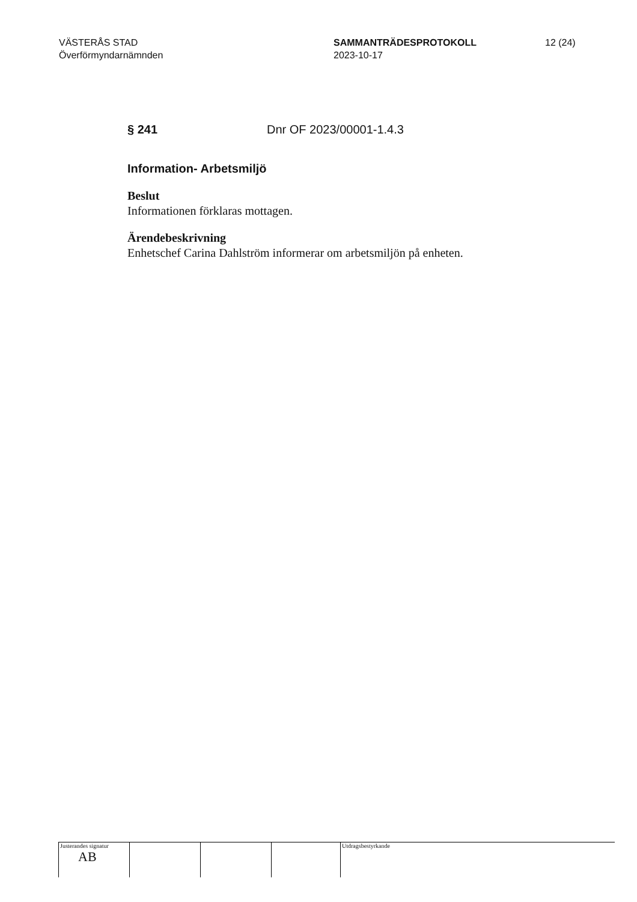VÄSTERÅS STAD
Överförmyndarnämnden
SAMMANTRÄDESPROTOKOLL
2023-10-17
12 (24)
§ 241 Dnr OF 2023/00001-1.4.3
Information- Arbetsmiljö
Beslut
Informationen förklaras mottagen.
Ärendebeskrivning
Enhetschef Carina Dahlström informerar om arbetsmiljön på enheten.
Justerandes signatur
AB
Utdragsbestyrkande